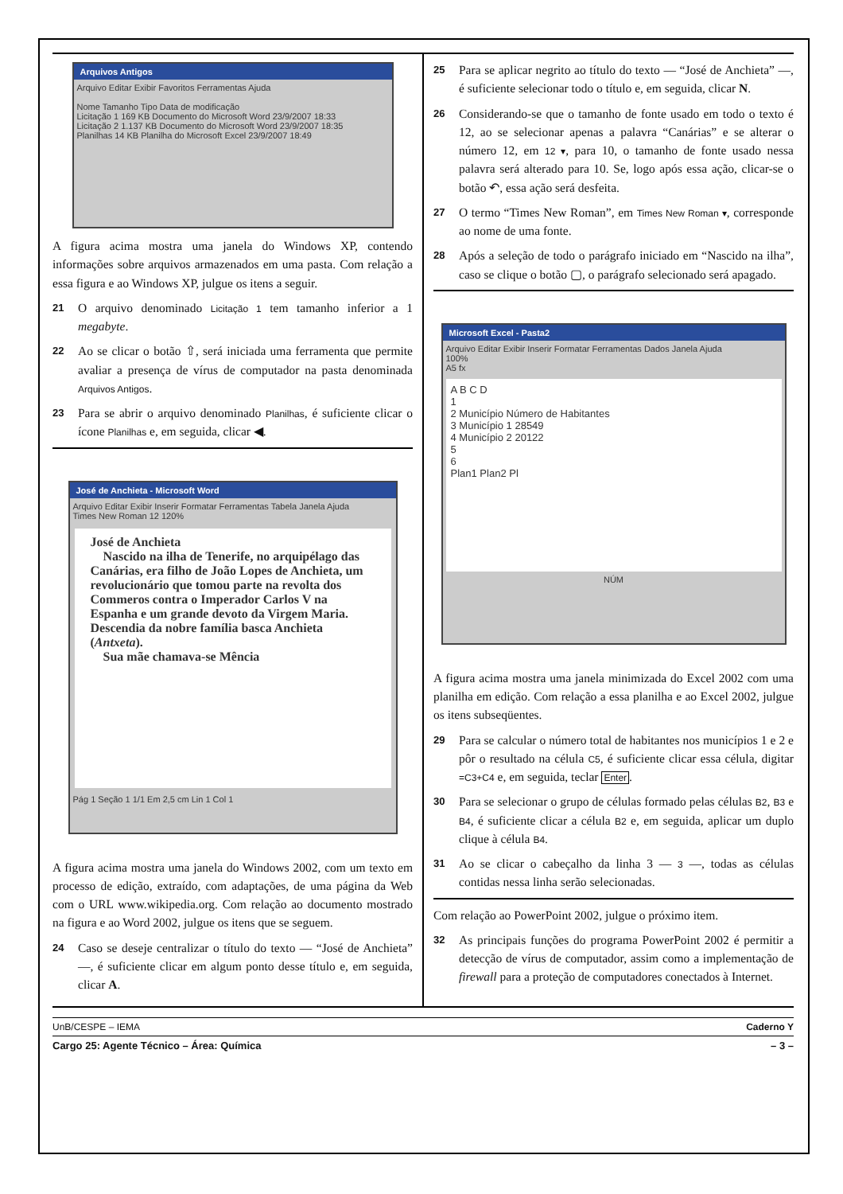Arquivos Antigos
Arquivo Editar Exibir Favoritos Ferramentas Ajuda
Nome Tamanho Tipo Data de modificação
Licitação 1 169 KB Documento do Microsoft Word 23/9/2007 18:33
Licitação 2 1.137 KB Documento do Microsoft Word 23/9/2007 18:35
Planilhas 14 KB Planilha do Microsoft Excel 23/9/2007 18:49
A figura acima mostra uma janela do Windows XP, contendo informações sobre arquivos armazenados em uma pasta. Com relação a essa figura e ao Windows XP, julgue os itens a seguir.
21 O arquivo denominado Licitação 1 tem tamanho inferior a 1 megabyte.
22 Ao se clicar o botão ⇧, será iniciada uma ferramenta que permite avaliar a presença de vírus de computador na pasta denominada Arquivos Antigos.
23 Para se abrir o arquivo denominado Planilhas, é suficiente clicar o ícone Planilhas e, em seguida, clicar ◀.
José de Anchieta - Microsoft Word
Arquivo Editar Exibir Inserir Formatar Ferramentas Tabela Janela Ajuda
Times New Roman 12 120%
José de Anchieta
Nascido na ilha de Tenerife, no arquipélago das Canárias, era filho de João Lopes de Anchieta, um revolucionário que tomou parte na revolta dos Commeros contra o Imperador Carlos V na Espanha e um grande devoto da Virgem Maria. Descendia da nobre família basca Anchieta (Antxeta).
Sua mãe chamava-se Mência
Pág 1 Seção 1 1/1 Em 2,5 cm Lin 1 Col 1
A figura acima mostra uma janela do Windows 2002, com um texto em processo de edição, extraído, com adaptações, de uma página da Web com o URL www.wikipedia.org. Com relação ao documento mostrado na figura e ao Word 2002, julgue os itens que se seguem.
24 Caso se deseje centralizar o título do texto — “José de Anchieta” —, é suficiente clicar em algum ponto desse título e, em seguida, clicar A.
25 Para se aplicar negrito ao título do texto — “José de Anchieta” —, é suficiente selecionar todo o título e, em seguida, clicar N.
26 Considerando-se que o tamanho de fonte usado em todo o texto é 12, ao se selecionar apenas a palavra “Canárias” e se alterar o número 12, em 12 ▾, para 10, o tamanho de fonte usado nessa palavra será alterado para 10. Se, logo após essa ação, clicar-se o botão ↶, essa ação será desfeita.
27 O termo “Times New Roman”, em Times New Roman ▾, corresponde ao nome de uma fonte.
28 Após a seleção de todo o parágrafo iniciado em “Nascido na ilha”, caso se clique o botão ▢, o parágrafo selecionado será apagado.
Microsoft Excel - Pasta2
Arquivo Editar Exibir Inserir Formatar Ferramentas Dados Janela Ajuda
100%
A5 fx
A B C D
1
2 Município Número de Habitantes
3 Município 1 28549
4 Município 2 20122
5
6
Plan1 Plan2 Pl
NÚM
A figura acima mostra uma janela minimizada do Excel 2002 com uma planilha em edição. Com relação a essa planilha e ao Excel 2002, julgue os itens subseqüentes.
29 Para se calcular o número total de habitantes nos municípios 1 e 2 e pôr o resultado na célula C5, é suficiente clicar essa célula, digitar =C3+C4 e, em seguida, teclar Enter.
30 Para se selecionar o grupo de células formado pelas células B2, B3 e B4, é suficiente clicar a célula B2 e, em seguida, aplicar um duplo clique à célula B4.
31 Ao se clicar o cabeçalho da linha 3 — 3 —, todas as células contidas nessa linha serão selecionadas.
Com relação ao PowerPoint 2002, julgue o próximo item.
32 As principais funções do programa PowerPoint 2002 é permitir a detecção de vírus de computador, assim como a implementação de firewall para a proteção de computadores conectados à Internet.
UnB/CESPE – IEMA Caderno Y
Cargo 25: Agente Técnico – Área: Química – 3 –